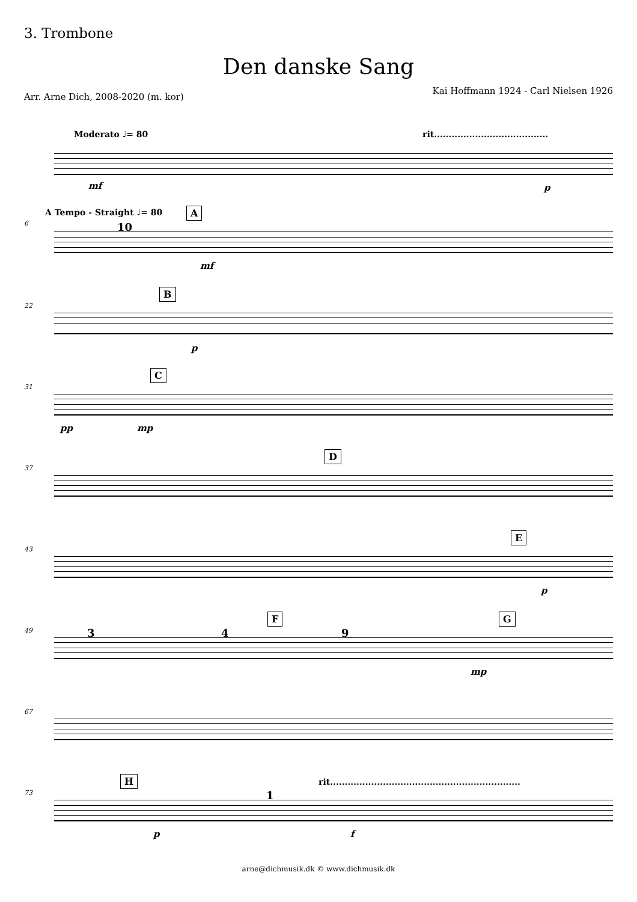3. Trombone
Den danske Sang
Kai Hoffmann 1924 - Carl Nielsen 1926
Arr. Arne Dich, 2008-2020 (m. kor)
Moderato ♩= 80
rit.......................................
mf p
A Tempo - Straight ♩= 80 A
6 10
mf
B
22
p
C
31
pp mp
D
37
E
43
p
F G
49 3 4 9
mp
67
H
rit.................................................................
73 1
p f
arne@dichmusik.dk © www.dichmusik.dk